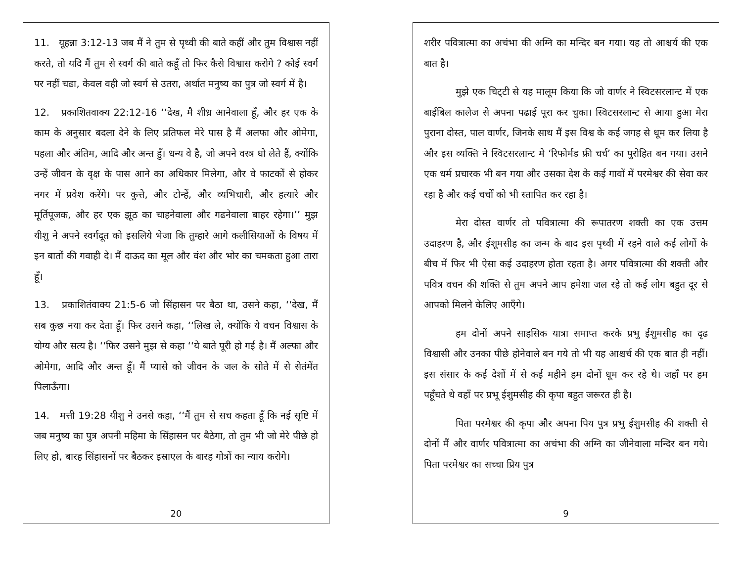11. यूहन्ना 3:12-13 जब मैं ने तुम से पृथ्वी की बाते कहीं और तुम विश्वास नहीं करते, तो यदि मैं तुम से स्वर्ग की बाते कहूँ तो फिर कैसे विश्वास करोगे ? कोई स्वर्ग पर नहीं चढा, केवल वही जो स्वर्ग से उतरा, अर्थात मनुष्य का पुत्र जो स्वर्ग में है।
12. प्रकाशितवाक्य 22:12-16 ‘‘देख, मै शीध्र आनेवाला हूँ, और हर एक के काम के अनुसार बदला देने के लिए प्रतिफल मेरे पास है मैं अलफा और ओमेगा, पहला और अंतिम, आदि और अन्त हुँ। धन्य वे है, जो अपने वस्त्र धो लेते हैं, क्योंकि उन्हें जीवन के वृक्ष के पास आने का अधिकार मिलेगा, और वे फाटकों से होकर नगर में प्रवेश करेंगे। पर कुत्ते, और टोन्हें, और व्यभिचारी, और हत्यारे और मूर्तिपूजक, और हर एक झूठ का चाहनेवाला और गढनेवाला बाहर रहेगा।’’ मुझ यीशु ने अपने स्वर्गदूत को इसलिये भेजा कि तुम्हारे आगे कलीसियाओं के विषय में इन बातों की गवाही दे। मैं दाऊद का मूल और वंश और भोर का चमकता हुआ तारा हूँ।
13. प्रकाशितंवाक्य 21:5-6 जो सिंहासन पर बैठा था, उसने कहा, ‘‘देख, मैं सब कुछ नया कर देता हूँ। फिर उसने कहा, ‘‘लिख ले, क्योंकि ये वचन विश्वास के योग्य और सत्य है। ‘‘फिर उसने मुझ से कहा ‘‘ये बाते पूरी हो गई है। मैं अल्फा और ओमेगा, आदि और अन्त हूँ। मैं प्यासे को जीवन के जल के सोते में से सेतंमेंत पिलाऊँगा।
14. मत्ती 19:28 यीशु ने उनसे कहा, ‘‘मैं तुम से सच कहता हूँ कि नई सृष्टि में जब मनुष्य का पुत्र अपनी महिमा के सिंहासन पर बैठेगा, तो तुम भी जो मेरे पीछे हो लिए हो, बारह सिंहासनों पर बैठकर इस्राएल के बारह गोत्रों का न्याय करोगे।
20
शरीर पवित्रात्मा का अचंभा की अग्नि का मन्दिर बन गया। यह तो आश्चर्य की एक बात है।
मुझे एक चिट्‌टी से यह मालूम किया कि जो वार्णर ने स्विटसरलान्ट में एक बाईबिल कालेज से अपना पढाई पूरा कर चुका। स्विटसरलान्ट से आया हुआ मेरा पुराना दोस्त, पाल वार्णर, जिनके साथ मैं इस विश्व के कई जगह से धूम कर लिया है और इस व्यक्ति ने स्विटसरलान्ट मे ‘रिफोर्मड फ्री चर्च’ का पुरोहित बन गया। उसने एक धर्म प्रचारक भी बन गया और उसका देश के कई गावों में परमेश्वर की सेवा कर रहा है और कई चर्चों को भी स्तापित कर रहा है।
मेरा दोस्त वार्णर तो पवित्रात्मा की रूपातरण शक्ती का एक उत्तम उदाहरण है, और ईशूमसीह का जन्म के बाद इस पृथ्वी में रहने वाले कई लोगों के बीच में फिर भी ऐसा कई उदाहरण होता रहता है। अगर पवित्रात्मा की शक्ती और पवित्र वचन की शक्ति से तुम अपने आप हमेशा जल रहे तो कई लोग बहुत दूर से आपको मिलने केलिए आएँगे।
हम दोनों अपने साहसिक यात्रा समाप्त करके प्रभु ईशुमसीह का दृढ विश्वासी और उनका पीछे होनेवाले बन गये तो भी यह आश्चर्च की एक बात ही नहीं। इस संसार के कई देशों में से कई महीने हम दोनों धूम कर रहे थे। जहाँ पर हम पहूँचते थे वहाँ पर प्रभू ईशुमसीह की कृपा बहुत जरूरत ही है।
पिता परमेश्वर की कृपा और अपना पिय पुत्र प्रभु ईशुमसीह की शक्ती से दोनों मैं और वार्णर पवित्रात्मा का अचंभा की अग्नि का जीनेवाला मन्दिर बन गये। पिता परमेश्वर का सच्चा प्रिय पुत्र
9